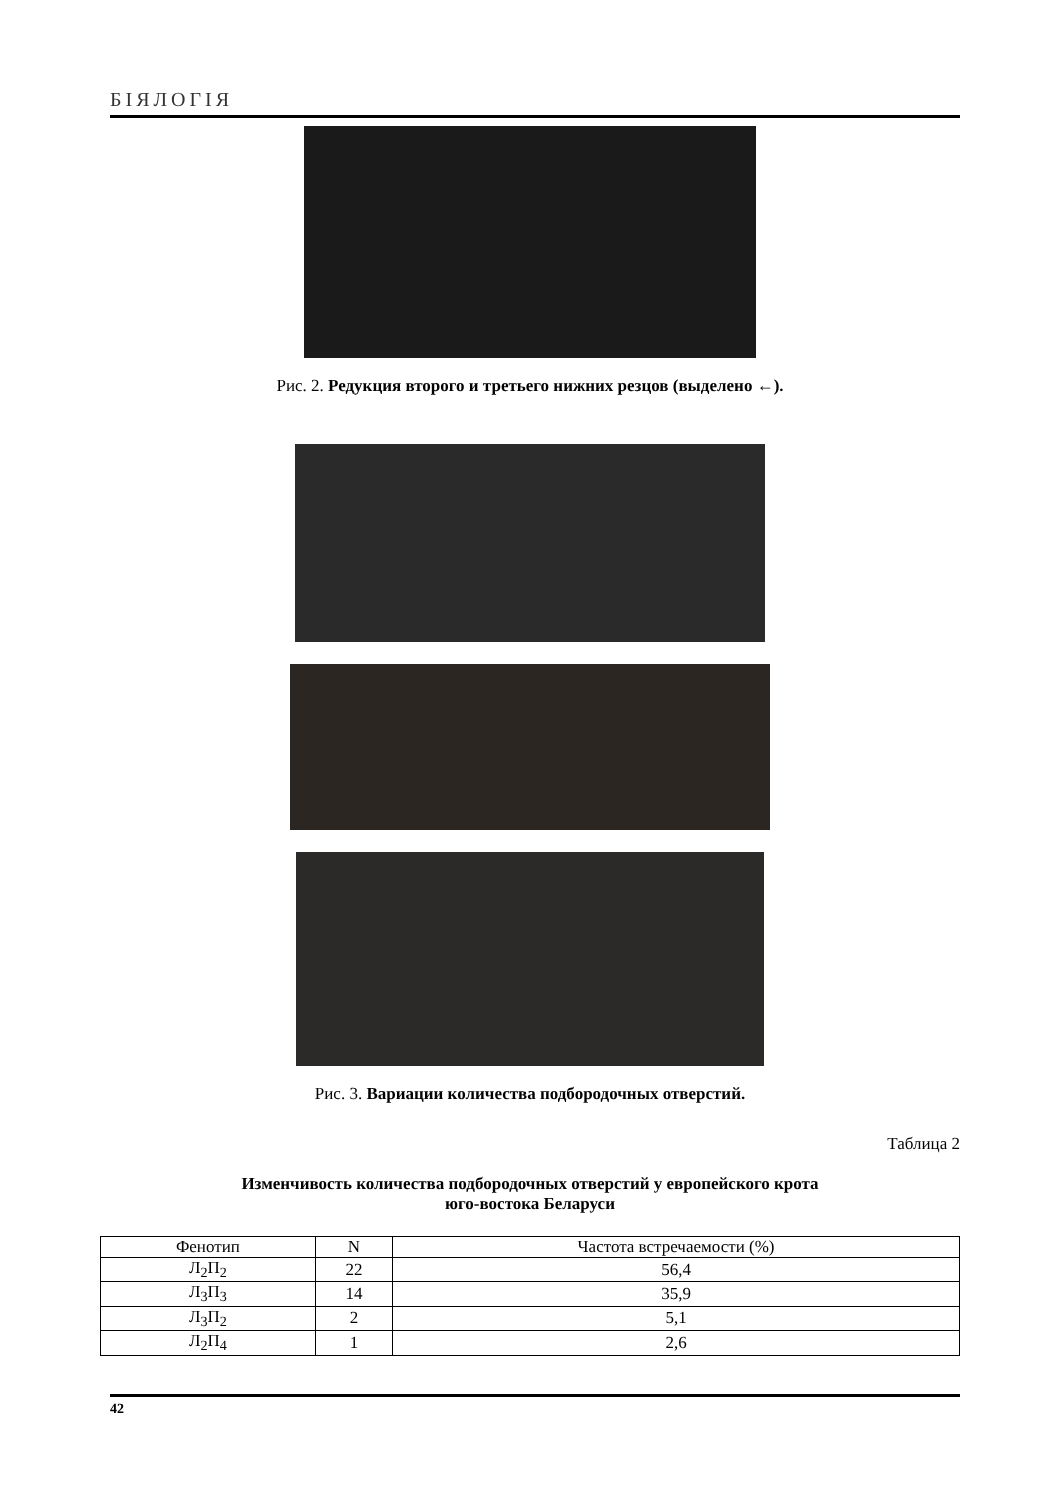БІЯЛОГІЯ
Рис. 2. Редукция второго и третьего нижних резцов (выделено ←).
Рис. 3. Вариации количества подбородочных отверстий.
Таблица 2
Изменчивость количества подбородочных отверстий у европейского крота
юго-востока Беларуси
| Фенотип | N | Частота встречаемости (%) |
| --- | --- | --- |
| Л<sub>2</sub>П<sub>2</sub> | 22 | 56,4 |
| Л<sub>3</sub>П<sub>3</sub> | 14 | 35,9 |
| Л<sub>3</sub>П<sub>2</sub> | 2 | 5,1 |
| Л<sub>2</sub>П<sub>4</sub> | 1 | 2,6 |
42